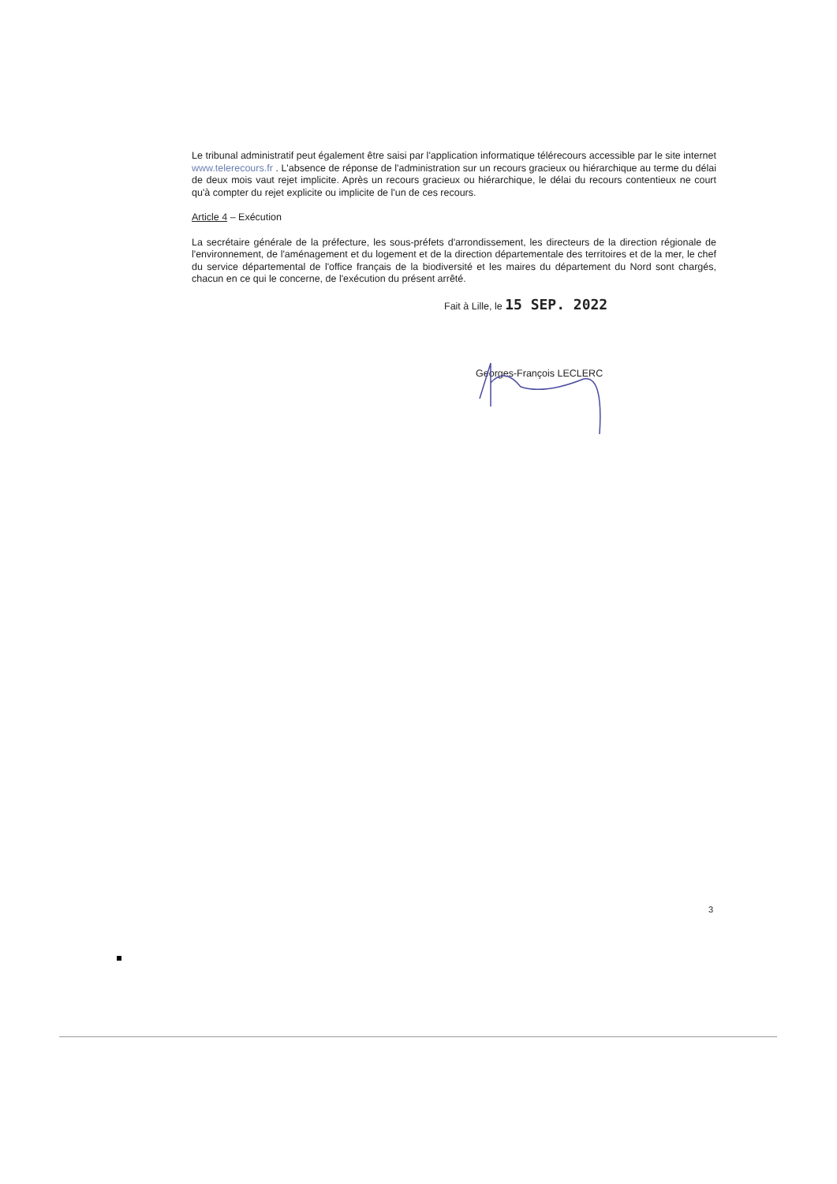Le tribunal administratif peut également être saisi par l'application informatique télérecours accessible par le site internet www.telerecours.fr . L'absence de réponse de l'administration sur un recours gracieux ou hiérarchique au terme du délai de deux mois vaut rejet implicite. Après un recours gracieux ou hiérarchique, le délai du recours contentieux ne court qu'à compter du rejet explicite ou implicite de l'un de ces recours.
Article 4 – Exécution
La secrétaire générale de la préfecture, les sous-préfets d'arrondissement, les directeurs de la direction régionale de l'environnement, de l'aménagement et du logement et de la direction départementale des territoires et de la mer, le chef du service départemental de l'office français de la biodiversité et les maires du département du Nord sont chargés, chacun en ce qui le concerne, de l'exécution du présent arrêté.
Fait à Lille, le 15 SEP. 2022
Georges-François LECLERC
3